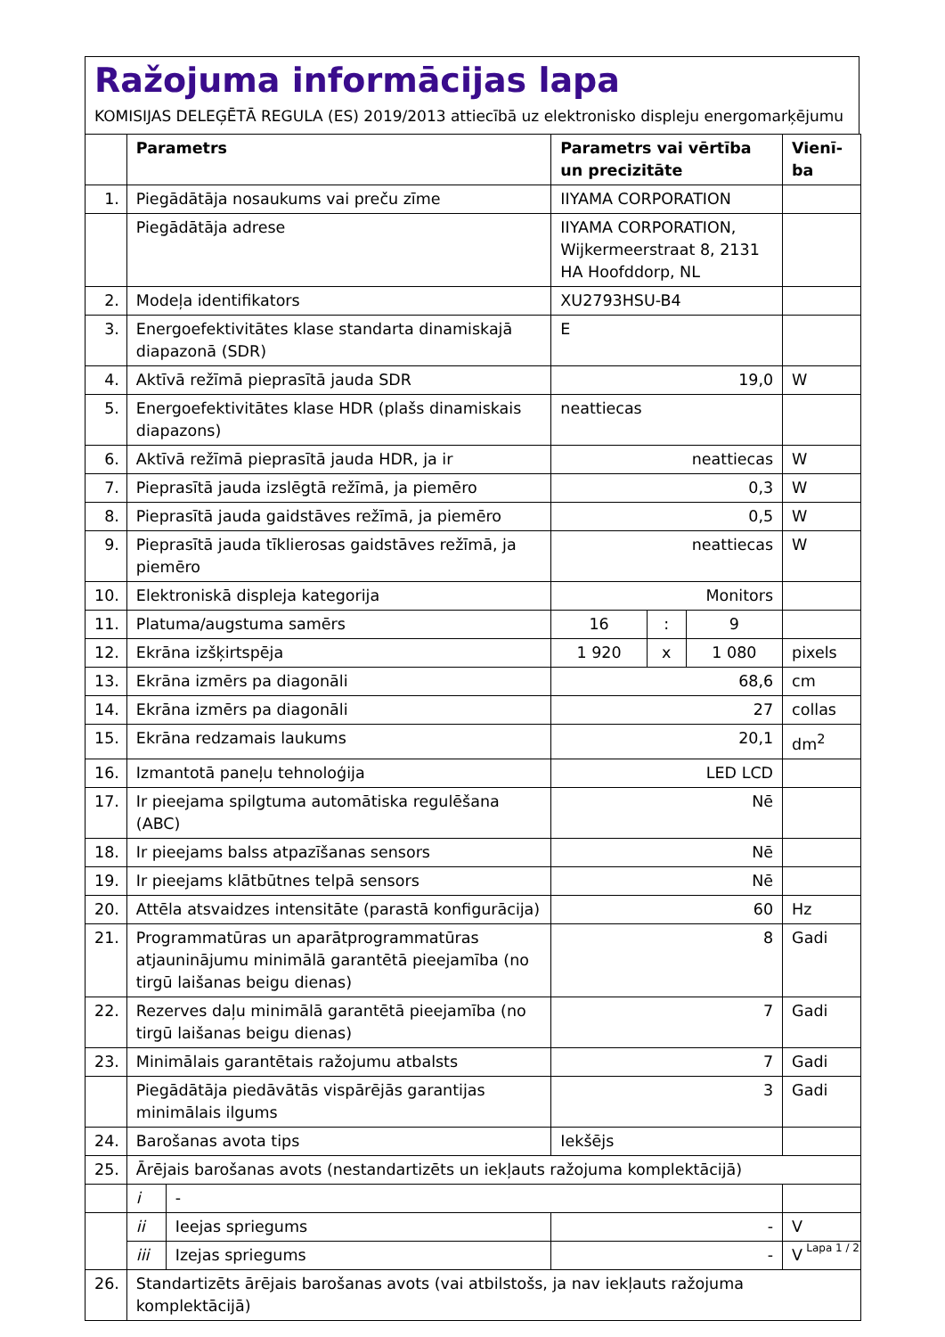Ražojuma informācijas lapa
KOMISIJAS DELEĢĒTĀ REGULA (ES) 2019/2013 attiecībā uz elektronisko displeju energomarķējumu
| | Parametrs | | Parametrs vai vērtība un precizitāte | | | Vienī-ba |
| --- | --- | --- | --- | --- | --- | --- |
| 1. | Piegādātāja nosaukums vai preču zīme | | IIYAMA CORPORATION | | | |
| | Piegādātāja adrese | | IIYAMA CORPORATION, Wijkermeerstraat 8, 2131 HA Hoofddorp, NL | | | |
| 2. | Modeļa identifikators | | XU2793HSU-B4 | | | |
| 3. | Energoefektivitātes klase standarta dinamiskajā diapazonā (SDR) | | E | | | |
| 4. | Aktīvā režīmā pieprasītā jauda SDR | | 19,0 | | | W |
| 5. | Energoefektivitātes klase HDR (plašs dinamiskais diapazons) | | neattiecas | | | |
| 6. | Aktīvā režīmā pieprasītā jauda HDR, ja ir | | neattiecas | | | W |
| 7. | Pieprasītā jauda izslēgtā režīmā, ja piemēro | | 0,3 | | | W |
| 8. | Pieprasītā jauda gaidstāves režīmā, ja piemēro | | 0,5 | | | W |
| 9. | Pieprasītā jauda tīklierosas gaidstāves režīmā, ja piemēro | | neattiecas | | | W |
| 10. | Elektroniskā displeja kategorija | | Monitors | | | |
| 11. | Platuma/augstuma samērs | | 16 | : | 9 | |
| 12. | Ekrāna izšķirtspēja | | 1 920 | x | 1 080 | pixels |
| 13. | Ekrāna izmērs pa diagonāli | | 68,6 | | | cm |
| 14. | Ekrāna izmērs pa diagonāli | | 27 | | | collas |
| 15. | Ekrāna redzamais laukums | | 20,1 | | | dm<sup>2</sup> |
| 16. | Izmantotā paneļu tehnoloģija | | LED LCD | | | |
| 17. | Ir pieejama spilgtuma automātiska regulēšana (ABC) | | Nē | | | |
| 18. | Ir pieejams balss atpazīšanas sensors | | Nē | | | |
| 19. | Ir pieejams klātbūtnes telpā sensors | | Nē | | | |
| 20. | Attēla atsvaidzes intensitāte (parastā konfigurācija) | | 60 | | | Hz |
| 21. | Programmatūras un aparātprogrammatūras atjauninājumu minimālā garantētā pieejamība (no tirgū laišanas beigu dienas) | | 8 | | | Gadi |
| 22. | Rezerves daļu minimālā garantētā pieejamība (no tirgū laišanas beigu dienas) | | 7 | | | Gadi |
| 23. | Minimālais garantētais ražojumu atbalsts | | 7 | | | Gadi |
| | Piegādātāja piedāvātās vispārējās garantijas minimālais ilgums | | 3 | | | Gadi |
| 24. | Barošanas avota tips | | Iekšējs | | | |
| 25. | Ārējais barošanas avots (nestandartizēts un iekļauts ražojuma komplektācijā) | | | | | |
| | i | - | | | | |
| | ii | Ieejas spriegums | - | | | V |
| | iii | Izejas spriegums | - | | | V |
| 26. | Standartizēts ārējais barošanas avots (vai atbilstošs, ja nav iekļauts ražojuma komplektācijā) | | | | | |
Lapa 1 / 2